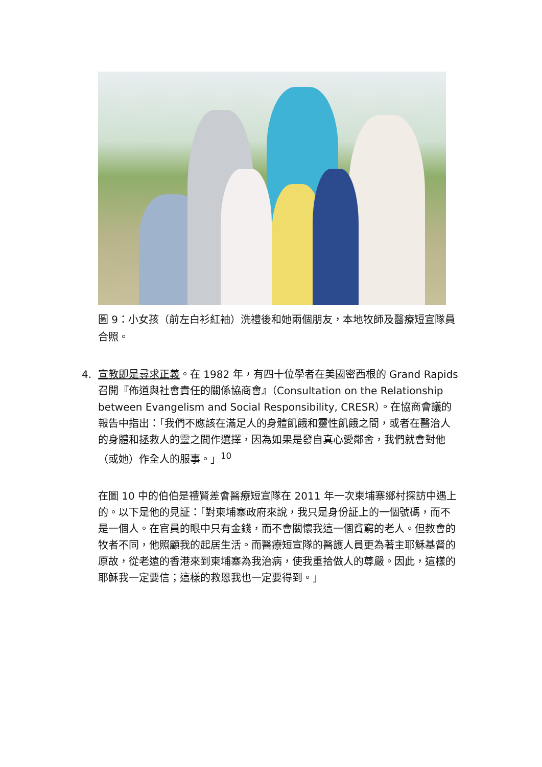圖 9：小女孩（前左白衫紅袖）洗禮後和她兩個朋友，本地牧師及醫療短宣隊員合照。
4. 宣教即是尋求正義。在 1982 年，有四十位學者在美國密西根的 Grand Rapids 召開『佈道與社會責任的關係協商會』（Consultation on the Relationship between Evangelism and Social Responsibility, CRESR）。在協商會議的報告中指出：「我們不應該在滿足人的身體飢餓和靈性飢餓之間，或者在醫治人的身體和拯救人的靈之間作選擇，因為如果是發自真心愛鄰舍，我們就會對他（或她）作全人的服事。」<sup>10</sup>
在圖 10 中的伯伯是禮賢差會醫療短宣隊在 2011 年一次柬埔寨鄉村探訪中遇上的。以下是他的見証：「對柬埔寨政府來說，我只是身份証上的一個號碼，而不是一個人。在官員的眼中只有金錢，而不會關懷我這一個貧窮的老人。但教會的牧者不同，他照顧我的起居生活。而醫療短宣隊的醫護人員更為著主耶穌基督的原故，從老遠的香港來到柬埔寨為我治病，使我重拾做人的尊嚴。因此，這樣的耶穌我一定要信；這樣的救恩我也一定要得到。」